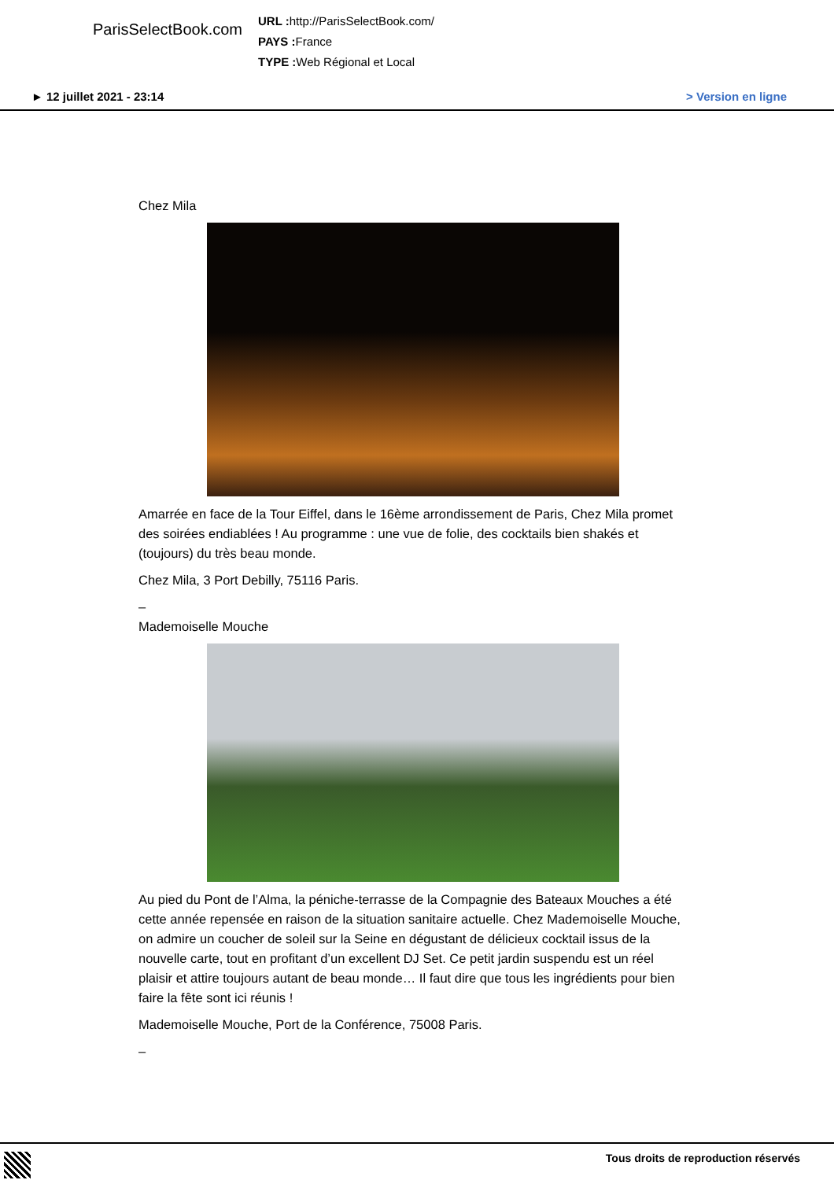ParisSelectBook.com
URL : http://ParisSelectBook.com/
PAYS : France
TYPE : Web Régional et Local
► 12 juillet 2021 - 23:14 > Version en ligne
Chez Mila
Amarrée en face de la Tour Eiffel, dans le 16ème arrondissement de Paris, Chez Mila promet des soirées endiablées ! Au programme : une vue de folie, des cocktails bien shakés et (toujours) du très beau monde.
Chez Mila, 3 Port Debilly, 75116 Paris.
–
Mademoiselle Mouche
Au pied du Pont de l’Alma, la péniche-terrasse de la Compagnie des Bateaux Mouches a été cette année repensée en raison de la situation sanitaire actuelle. Chez Mademoiselle Mouche, on admire un coucher de soleil sur la Seine en dégustant de délicieux cocktail issus de la nouvelle carte, tout en profitant d’un excellent DJ Set. Ce petit jardin suspendu est un réel plaisir et attire toujours autant de beau monde… Il faut dire que tous les ingrédients pour bien faire la fête sont ici réunis !
Mademoiselle Mouche, Port de la Conférence, 75008 Paris.
–
Tous droits de reproduction réservés